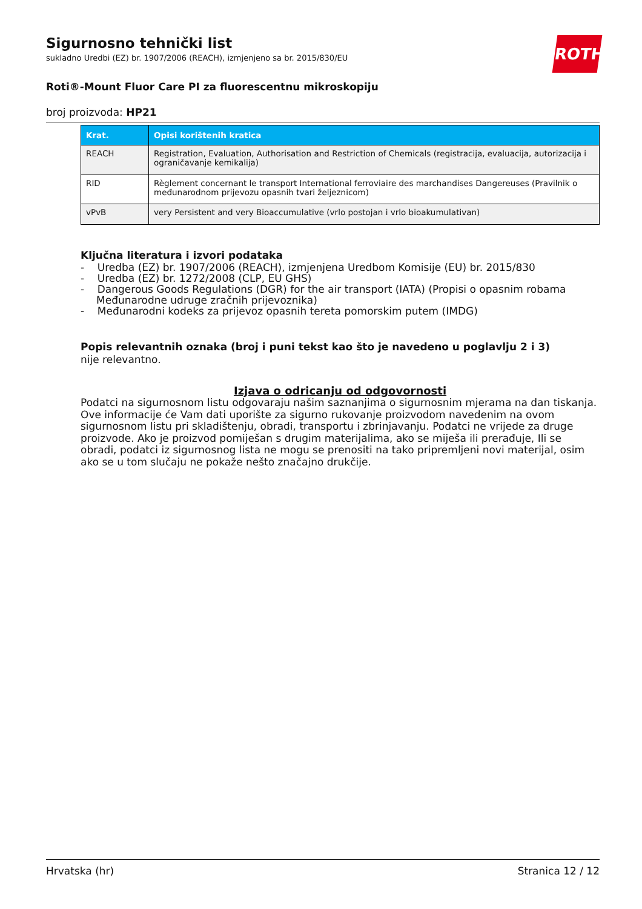ROTH
Sigurnosno tehnički list
sukladno Uredbi (EZ) br. 1907/2006 (REACH), izmjenjeno sa br. 2015/830/EU
Roti®-Mount Fluor Care PI za fluorescentnu mikroskopiju
broj proizvoda: HP21
| Krat. | Opisi korištenih kratica |
| --- | --- |
| REACH | Registration, Evaluation, Authorisation and Restriction of Chemicals (registracija, evaluacija, autorizacija i ograničavanje kemikalija) |
| RID | Règlement concernant le transport International ferroviaire des marchandises Dangereuses (Pravilnik o međunarodnom prijevozu opasnih tvari željeznicom) |
| vPvB | very Persistent and very Bioaccumulative (vrlo postojan i vrlo bioakumulativan) |
Ključna literatura i izvori podataka
- Uredba (EZ) br. 1907/2006 (REACH), izmjenjena Uredbom Komisije (EU) br. 2015/830
- Uredba (EZ) br. 1272/2008 (CLP, EU GHS)
- Dangerous Goods Regulations (DGR) for the air transport (IATA) (Propisi o opasnim robama Međunarodne udruge zračnih prijevoznika)
- Međunarodni kodeks za prijevoz opasnih tereta pomorskim putem (IMDG)
Popis relevantnih oznaka (broj i puni tekst kao što je navedeno u poglavlju 2 i 3)
nije relevantno.
Izjava o odricanju od odgovornosti
Podatci na sigurnosnom listu odgovaraju našim saznanjima o sigurnosnim mjerama na dan tiskanja. Ove informacije će Vam dati uporište za sigurno rukovanje proizvodom navedenim na ovom sigurnosnom listu pri skladištenju, obradi, transportu i zbrinjavanju. Podatci ne vrijede za druge proizvode. Ako je proizvod pomiješan s drugim materijalima, ako se miješa ili prerađuje, Ili se obradi, podatci iz sigurnosnog lista ne mogu se prenositi na tako pripremljeni novi materijal, osim ako se u tom slučaju ne pokaže nešto značajno drukčije.
Hrvatska (hr) Stranica 12 / 12